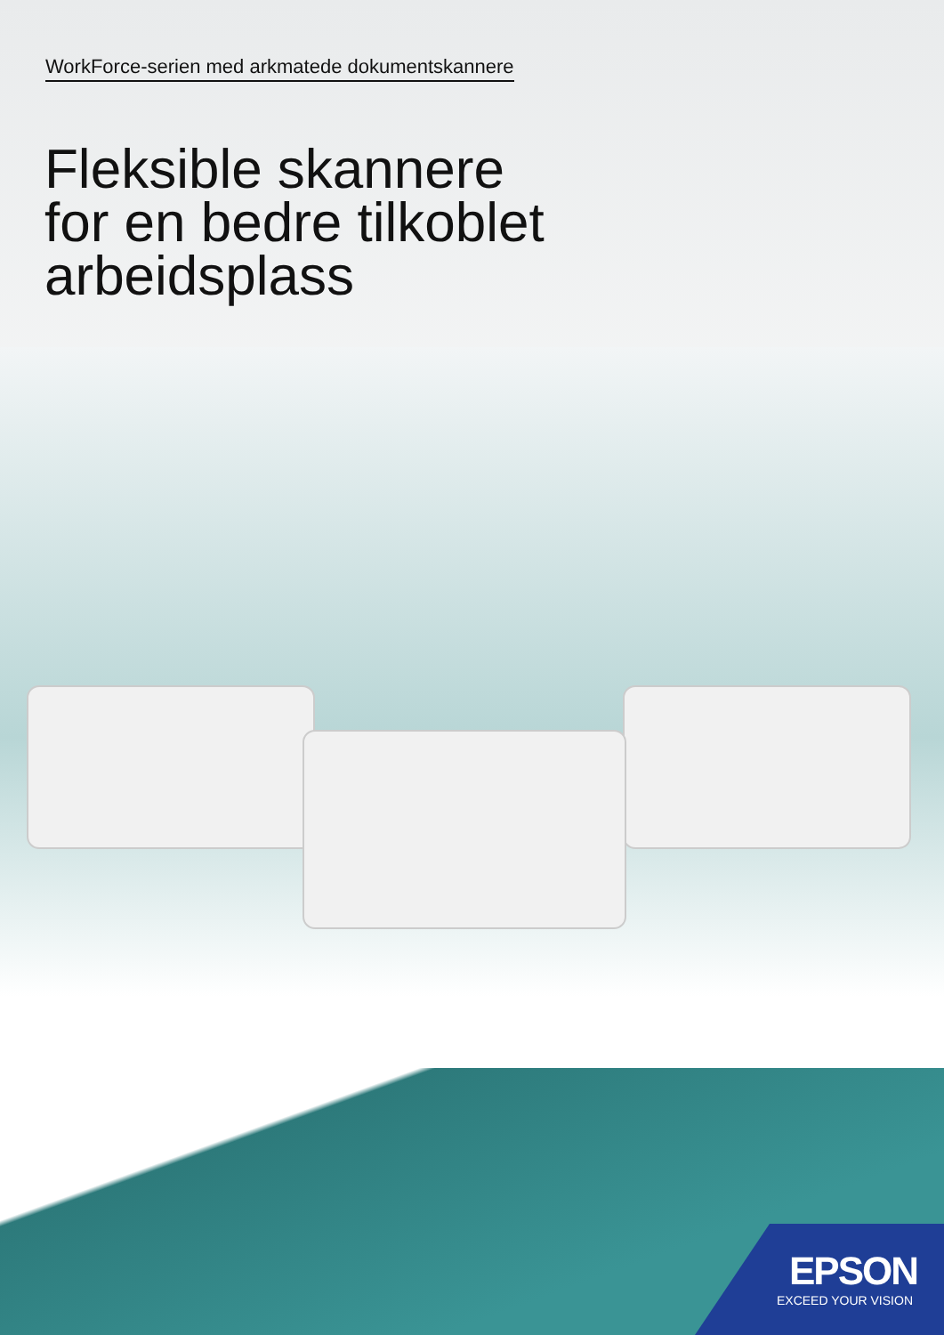WorkForce-serien med arkmatede dokumentskannere
Fleksible skannere
for en bedre tilkoblet
arbeidsplass
EPSON
EXCEED YOUR VISION